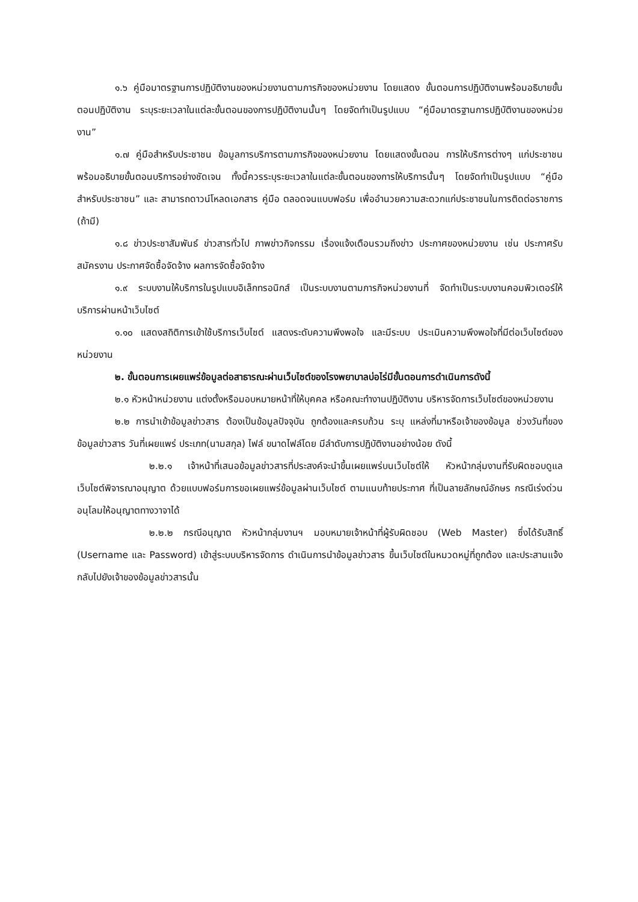๑.๖ คู่มือมาตรฐานการปฏิบัติงานของหน่วยงานตามภารกิจของหน่วยงาน โดยแสดง ขั้นตอนการปฏิบัติงานพร้อมอธิบายขั้นตอนปฏิบัติงาน ระบุระยะเวลาในแต่ละขั้นตอนของการปฏิบัติงานนั้นๆ โดยจัดทำเป็นรูปแบบ “คู่มือมาตรฐานการปฏิบัติงานของหน่วยงาน”
๑.๗ คู่มือสำหรับประชาชน ข้อมูลการบริการตามภารกิจของหน่วยงาน โดยแสดงขั้นตอน การให้บริการต่างๆ แก่ประชาชนพร้อมอธิบายขั้นตอนบริการอย่างชัดเจน ทั้งนี้ควรระบุระยะเวลาในแต่ละขั้นตอนของการให้บริการนั้นๆ โดยจัดทำเป็นรูปแบบ “คู่มือสำหรับประชาชน” และ สามารถดาวน์โหลดเอกสาร คู่มือ ตลอดจนแบบฟอร์ม เพื่ออำนวยความสะดวกแก่ประชาชนในการติดต่อราชการ (ถ้ามี)
๑.๘ ข่าวประชาสัมพันธ์ ข่าวสารทั่วไป ภาพข่าวกิจกรรม เรื่องแจ้งเตือนรวมถึงข่าว ประกาศของหน่วยงาน เช่น ประกาศรับสมัครงาน ประกาศจัดซื้อจัดจ้าง ผลการจัดซื้อจัดจ้าง
๑.๙ ระบบงานให้บริการในรูปแบบอิเล็กทรอนิกส์ เป็นระบบงานตามภารกิจหน่วยงานที่ จัดทำเป็นระบบงานคอมพิวเตอร์ให้บริการผ่านหน้าเว็บไซต์
๑.๑๐ แสดงสถิติการเข้าใช้บริการเว็บไซต์ แสดงระดับความพึงพอใจ และมีระบบ ประเมินความพึงพอใจที่มีต่อเว็บไซต์ของหน่วยงาน
๒. ขั้นตอนการเผยแพร่ข้อมูลต่อสาธารณะผ่านเว็บไซต์ของโรงพยาบาลบ่อไร่มีขั้นตอนการดำเนินการดังนี้
๒.๑ หัวหน้าหน่วยงาน แต่งตั้งหรือมอบหมายหน้าที่ให้บุคคล หรือคณะทำงานปฏิบัติงาน บริหารจัดการเว็บไซต์ของหน่วยงาน
๒.๒ การนำเข้าข้อมูลข่าวสาร ต้องเป็นข้อมูลปัจจุบัน ถูกต้องและครบถ้วน ระบุ แหล่งที่มาหรือเจ้าของข้อมูล ช่วงวันที่ของข้อมูลข่าวสาร วันที่เผยแพร่ ประเภท(นามสกุล) ไฟล์ ขนาดไฟล์โดย มีลำดับการปฏิบัติงานอย่างน้อย ดังนี้
๒.๒.๑ เจ้าหน้าที่เสนอข้อมูลข่าวสารที่ประสงค์จะนำขึ้นเผยแพร่บนเว็บไซต์ให้ หัวหน้ากลุ่มงานที่รับผิดชอบดูแลเว็บไซต์พิจารณาอนุญาต ด้วยแบบฟอร์มการขอเผยแพร่ข้อมูลผ่านเว็บไซต์ ตามแนบท้ายประกาศ ที่เป็นลายลักษณ์อักษร กรณีเร่งด่วนอนุโลมให้อนุญาตทางวาจาได้
๒.๒.๒ กรณีอนุญาต หัวหน้ากลุ่มงานฯ มอบหมายเจ้าหน้าที่ผู้รับผิดชอบ (Web Master) ซึ่งได้รับสิทธิ์ (Username และ Password) เข้าสู่ระบบบริหารจัดการ ดำเนินการนำข้อมูลข่าวสาร ขึ้นเว็บไซต์ในหมวดหมู่ที่ถูกต้อง และประสานแจ้งกลับไปยังเจ้าของข้อมูลข่าวสารนั้น